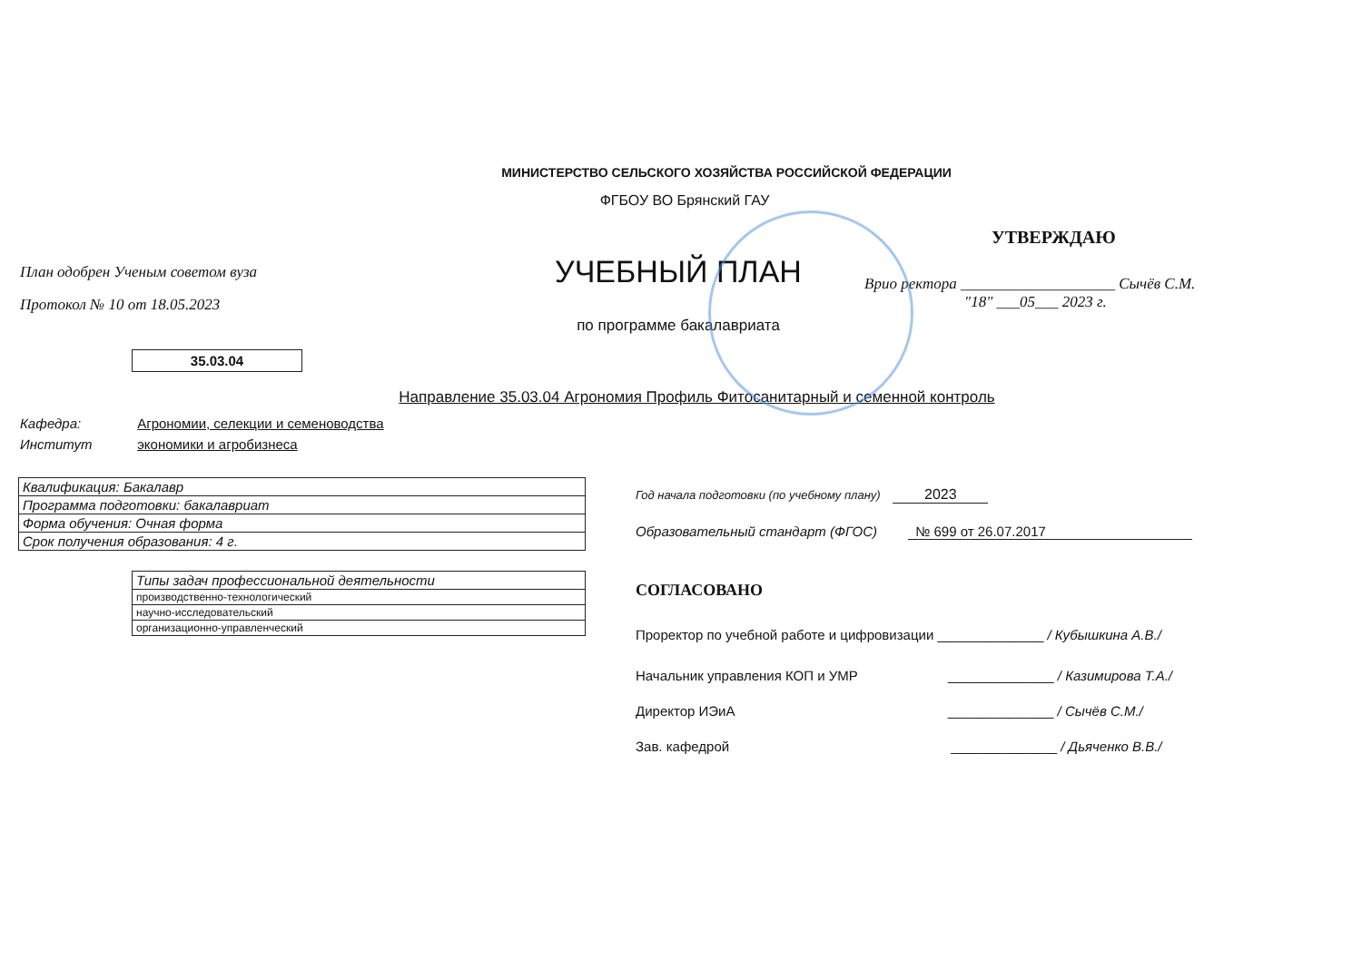МИНИСТЕРСТВО СЕЛЬСКОГО ХОЗЯЙСТВА РОССИЙСКОЙ ФЕДЕРАЦИИ
ФГБОУ ВО Брянский ГАУ
План одобрен Ученым советом вуза
Протокол № 10 от 18.05.2023
УЧЕБНЫЙ ПЛАН
по программе бакалавриата
УТВЕРЖДАЮ
Врио ректора ____________________ Сычёв С.М.
"18" ___05___ 2023 г.
35.03.04
Направление 35.03.04 Агрономия Профиль Фитосанитарный и семенной контроль
Кафедра: Агрономии, селекции и семеноводства
Институт экономики и агробизнеса
| Квалификация: Бакалавр |
| Программа подготовки: бакалавриат |
| Форма обучения: Очная форма |
| Срок получения образования: 4 г. |
| Типы задач профессиональной деятельности |
| производственно-технологический |
| научно-исследовательский |
| организационно-управленческий |
Год начала подготовки (по учебному плану) 2023
Образовательный стандарт (ФГОС) № 699 от 26.07.2017
СОГЛАСОВАНО
Проректор по учебной работе и цифровизации ______________ / Кубышкина А.В./
Начальник управления КОП и УМР ______________ / Казимирова Т.А./
Директор ИЭиА ______________ / Сычёв С.М./
Зав. кафедрой ______________ / Дьяченко В.В./